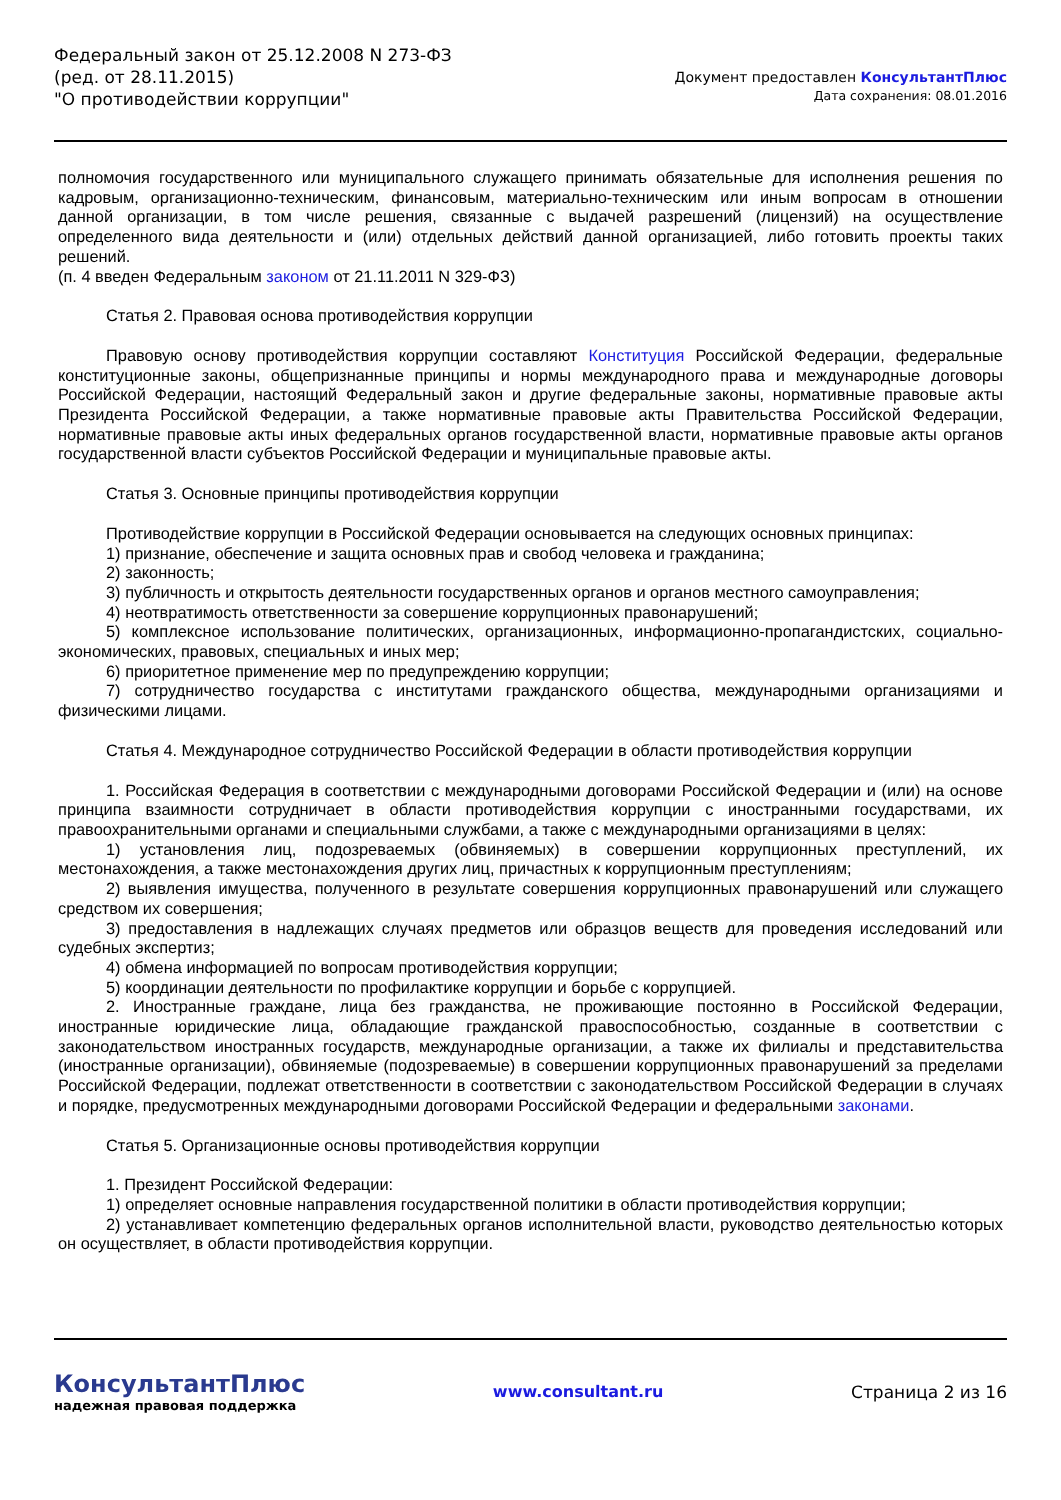Федеральный закон от 25.12.2008 N 273-ФЗ
(ред. от 28.11.2015)
"О противодействии коррупции"
Документ предоставлен КонсультантПлюс
Дата сохранения: 08.01.2016
полномочия государственного или муниципального служащего принимать обязательные для исполнения решения по кадровым, организационно-техническим, финансовым, материально-техническим или иным вопросам в отношении данной организации, в том числе решения, связанные с выдачей разрешений (лицензий) на осуществление определенного вида деятельности и (или) отдельных действий данной организацией, либо готовить проекты таких решений.
(п. 4 введен Федеральным законом от 21.11.2011 N 329-ФЗ)
Статья 2. Правовая основа противодействия коррупции
Правовую основу противодействия коррупции составляют Конституция Российской Федерации, федеральные конституционные законы, общепризнанные принципы и нормы международного права и международные договоры Российской Федерации, настоящий Федеральный закон и другие федеральные законы, нормативные правовые акты Президента Российской Федерации, а также нормативные правовые акты Правительства Российской Федерации, нормативные правовые акты иных федеральных органов государственной власти, нормативные правовые акты органов государственной власти субъектов Российской Федерации и муниципальные правовые акты.
Статья 3. Основные принципы противодействия коррупции
Противодействие коррупции в Российской Федерации основывается на следующих основных принципах:
1) признание, обеспечение и защита основных прав и свобод человека и гражданина;
2) законность;
3) публичность и открытость деятельности государственных органов и органов местного самоуправления;
4) неотвратимость ответственности за совершение коррупционных правонарушений;
5) комплексное использование политических, организационных, информационно-пропагандистских, социально-экономических, правовых, специальных и иных мер;
6) приоритетное применение мер по предупреждению коррупции;
7) сотрудничество государства с институтами гражданского общества, международными организациями и физическими лицами.
Статья 4. Международное сотрудничество Российской Федерации в области противодействия коррупции
1. Российская Федерация в соответствии с международными договорами Российской Федерации и (или) на основе принципа взаимности сотрудничает в области противодействия коррупции с иностранными государствами, их правоохранительными органами и специальными службами, а также с международными организациями в целях:
1) установления лиц, подозреваемых (обвиняемых) в совершении коррупционных преступлений, их местонахождения, а также местонахождения других лиц, причастных к коррупционным преступлениям;
2) выявления имущества, полученного в результате совершения коррупционных правонарушений или служащего средством их совершения;
3) предоставления в надлежащих случаях предметов или образцов веществ для проведения исследований или судебных экспертиз;
4) обмена информацией по вопросам противодействия коррупции;
5) координации деятельности по профилактике коррупции и борьбе с коррупцией.
2. Иностранные граждане, лица без гражданства, не проживающие постоянно в Российской Федерации, иностранные юридические лица, обладающие гражданской правоспособностью, созданные в соответствии с законодательством иностранных государств, международные организации, а также их филиалы и представительства (иностранные организации), обвиняемые (подозреваемые) в совершении коррупционных правонарушений за пределами Российской Федерации, подлежат ответственности в соответствии с законодательством Российской Федерации в случаях и порядке, предусмотренных международными договорами Российской Федерации и федеральными законами.
Статья 5. Организационные основы противодействия коррупции
1. Президент Российской Федерации:
1) определяет основные направления государственной политики в области противодействия коррупции;
2) устанавливает компетенцию федеральных органов исполнительной власти, руководство деятельностью которых он осуществляет, в области противодействия коррупции.
КонсультантПлюс
надежная правовая поддержка
www.consultant.ru Страница 2 из 16